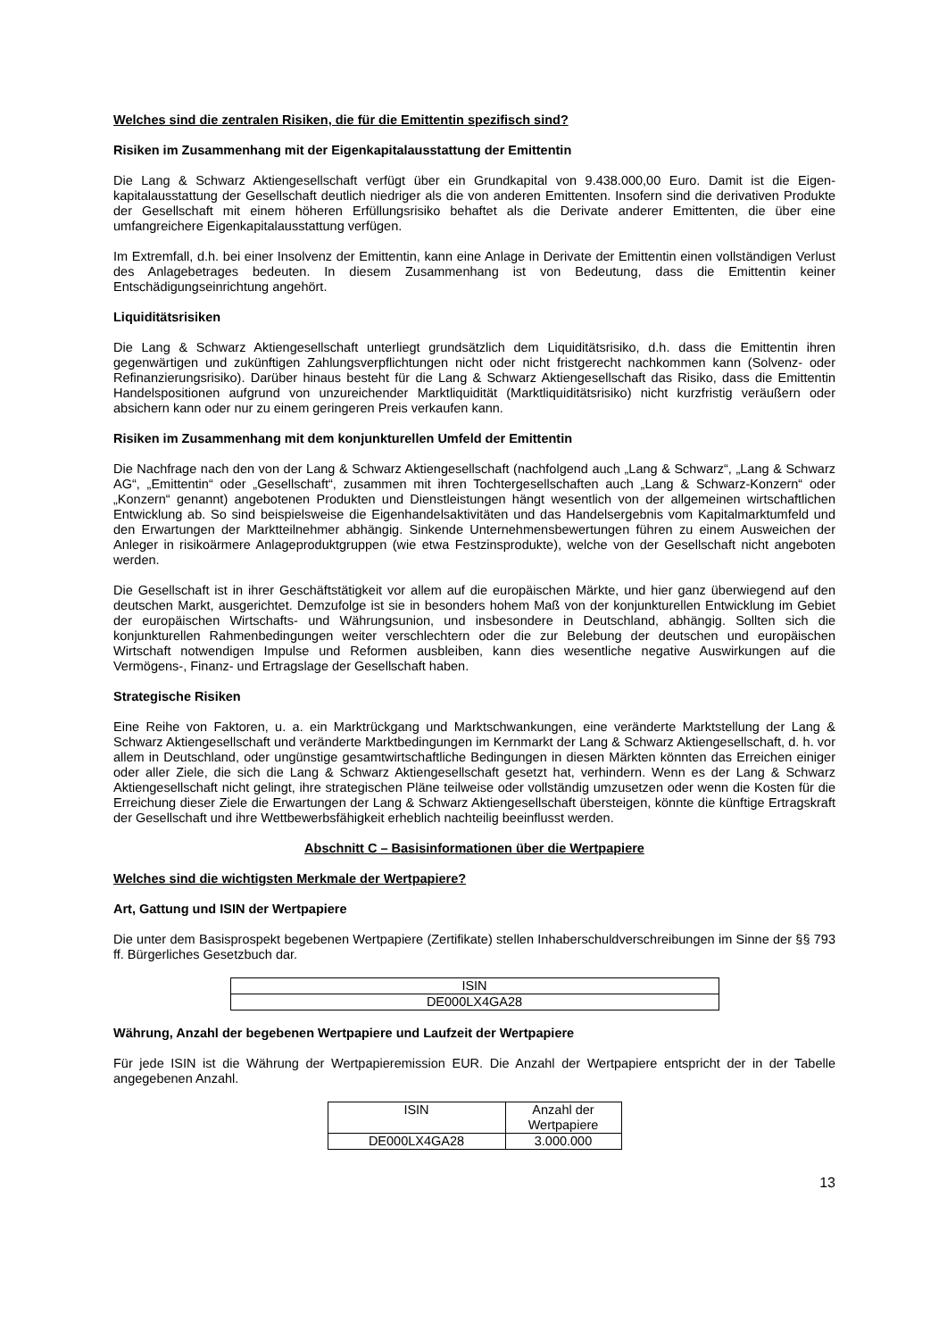Welches sind die zentralen Risiken, die für die Emittentin spezifisch sind?
Risiken im Zusammenhang mit der Eigenkapitalausstattung der Emittentin
Die Lang & Schwarz Aktiengesellschaft verfügt über ein Grundkapital von 9.438.000,00 Euro. Damit ist die Eigen-kapitalausstattung der Gesellschaft deutlich niedriger als die von anderen Emittenten. Insofern sind die derivativen Produkte der Gesellschaft mit einem höheren Erfüllungsrisiko behaftet als die Derivate anderer Emittenten, die über eine umfangreichere Eigenkapitalausstattung verfügen.
Im Extremfall, d.h. bei einer Insolvenz der Emittentin, kann eine Anlage in Derivate der Emittentin einen vollständigen Verlust des Anlagebetrages bedeuten. In diesem Zusammenhang ist von Bedeutung, dass die Emittentin keiner Entschädigungseinrichtung angehört.
Liquiditätsrisiken
Die Lang & Schwarz Aktiengesellschaft unterliegt grundsätzlich dem Liquiditätsrisiko, d.h. dass die Emittentin ihren gegenwärtigen und zukünftigen Zahlungsverpflichtungen nicht oder nicht fristgerecht nachkommen kann (Solvenz- oder Refinanzierungsrisiko). Darüber hinaus besteht für die Lang & Schwarz Aktiengesellschaft das Risiko, dass die Emittentin Handelspositionen aufgrund von unzureichender Marktliquidität (Marktliquiditätsrisiko) nicht kurzfristig veräußern oder absichern kann oder nur zu einem geringeren Preis verkaufen kann.
Risiken im Zusammenhang mit dem konjunkturellen Umfeld der Emittentin
Die Nachfrage nach den von der Lang & Schwarz Aktiengesellschaft (nachfolgend auch „Lang & Schwarz“, „Lang & Schwarz AG“, „Emittentin“ oder „Gesellschaft“, zusammen mit ihren Tochtergesellschaften auch „Lang & Schwarz-Konzern“ oder „Konzern“ genannt) angebotenen Produkten und Dienstleistungen hängt wesentlich von der allgemeinen wirtschaftlichen Entwicklung ab. So sind beispielsweise die Eigenhandelsaktivitäten und das Handelsergebnis vom Kapitalmarktumfeld und den Erwartungen der Marktteilnehmer abhängig. Sinkende Unternehmensbewertungen führen zu einem Ausweichen der Anleger in risikoärmere Anlageproduktgruppen (wie etwa Festzinsprodukte), welche von der Gesellschaft nicht angeboten werden.
Die Gesellschaft ist in ihrer Geschäftstätigkeit vor allem auf die europäischen Märkte, und hier ganz überwiegend auf den deutschen Markt, ausgerichtet. Demzufolge ist sie in besonders hohem Maß von der konjunkturellen Entwicklung im Gebiet der europäischen Wirtschafts- und Währungsunion, und insbesondere in Deutschland, abhängig. Sollten sich die konjunkturellen Rahmenbedingungen weiter verschlechtern oder die zur Belebung der deutschen und europäischen Wirtschaft notwendigen Impulse und Reformen ausbleiben, kann dies wesentliche negative Auswirkungen auf die Vermögens-, Finanz- und Ertragslage der Gesellschaft haben.
Strategische Risiken
Eine Reihe von Faktoren, u. a. ein Marktrückgang und Marktschwankungen, eine veränderte Marktstellung der Lang & Schwarz Aktiengesellschaft und veränderte Marktbedingungen im Kernmarkt der Lang & Schwarz Aktiengesellschaft, d. h. vor allem in Deutschland, oder ungünstige gesamtwirtschaftliche Bedingungen in diesen Märkten könnten das Erreichen einiger oder aller Ziele, die sich die Lang & Schwarz Aktiengesellschaft gesetzt hat, verhindern. Wenn es der Lang & Schwarz Aktiengesellschaft nicht gelingt, ihre strategischen Pläne teilweise oder vollständig umzusetzen oder wenn die Kosten für die Erreichung dieser Ziele die Erwartungen der Lang & Schwarz Aktiengesellschaft übersteigen, könnte die künftige Ertragskraft der Gesellschaft und ihre Wettbewerbsfähigkeit erheblich nachteilig beeinflusst werden.
Abschnitt C – Basisinformationen über die Wertpapiere
Welches sind die wichtigsten Merkmale der Wertpapiere?
Art, Gattung und ISIN der Wertpapiere
Die unter dem Basisprospekt begebenen Wertpapiere (Zertifikate) stellen Inhaberschuldverschreibungen im Sinne der §§ 793 ff. Bürgerliches Gesetzbuch dar.
| ISIN |
| DE000LX4GA28 |
Währung, Anzahl der begebenen Wertpapiere und Laufzeit der Wertpapiere
Für jede ISIN ist die Währung der Wertpapieremission EUR. Die Anzahl der Wertpapiere entspricht der in der Tabelle angegebenen Anzahl.
| ISIN | Anzahl der Wertpapiere |
| DE000LX4GA28 | 3.000.000 |
13